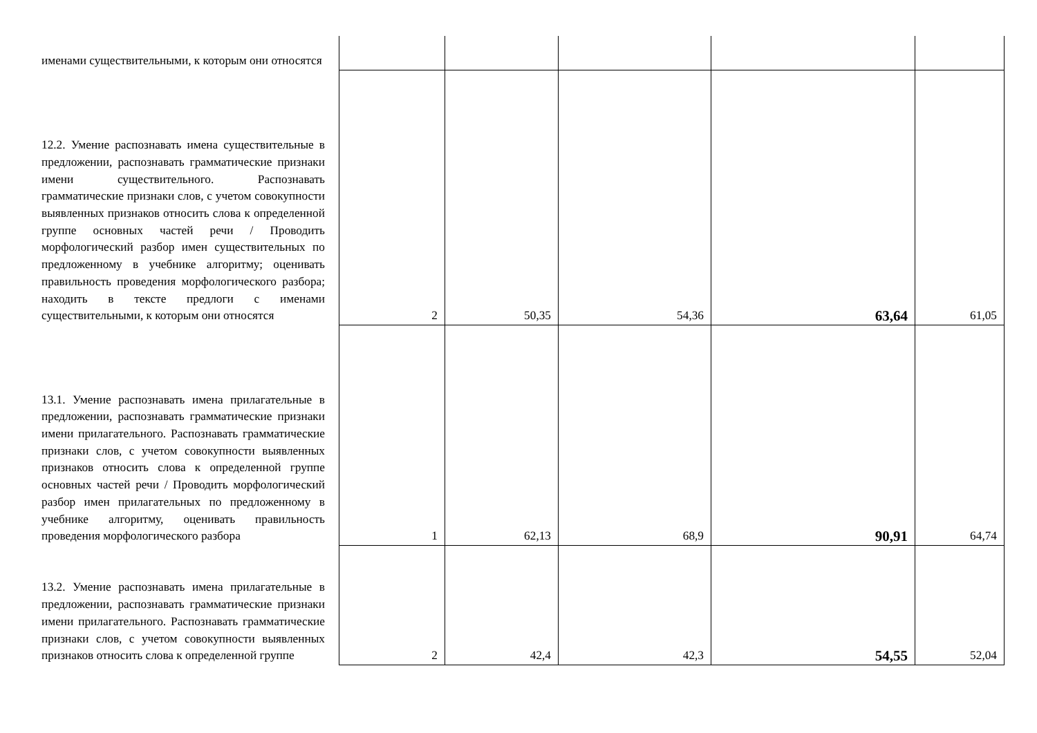| именами существительными, к которым они относятся | | | | | |
| 12.2. Умение распознавать имена существительные в предложении, распознавать грамматические признаки имени существительного. Распознавать грамматические признаки слов, с учетом совокупности выявленных признаков относить слова к определенной группе основных частей речи / Проводить морфологический разбор имен существительных по предложенному в учебнике алгоритму; оценивать правильность проведения морфологического разбора; находить в тексте предлоги с именами существительными, к которым они относятся | 2 | 50,35 | 54,36 | 63,64 | 61,05 |
| 13.1. Умение распознавать имена прилагательные в предложении, распознавать грамматические признаки имени прилагательного. Распознавать грамматические признаки слов, с учетом совокупности выявленных признаков относить слова к определенной группе основных частей речи / Проводить морфологический разбор имен прилагательных по предложенному в учебнике алгоритму, оценивать правильность проведения морфологического разбора | 1 | 62,13 | 68,9 | 90,91 | 64,74 |
| 13.2. Умение распознавать имена прилагательные в предложении, распознавать грамматические признаки имени прилагательного. Распознавать грамматические признаки слов, с учетом совокупности выявленных признаков относить слова к определенной группе | 2 | 42,4 | 42,3 | 54,55 | 52,04 |